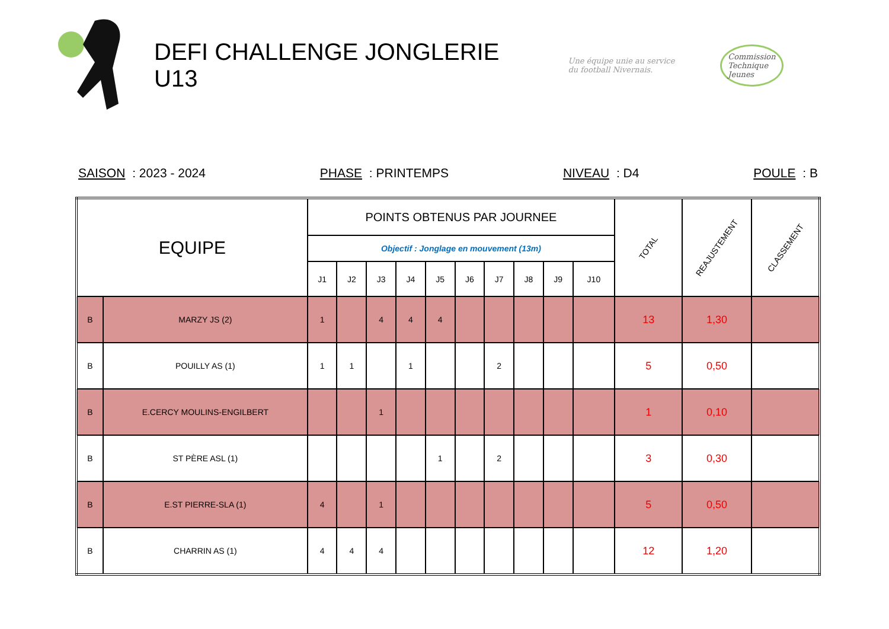DEFI CHALLENGE JONGLERIE U13
Une équipe unie au service
du football Nivernais.
Commission
Technique
Jeunes
SAISON : 2023 - 2024 PHASE : PRINTEMPS NIVEAU : D4 POULE : B
| EQUIPE | | POINTS OBTENUS PAR JOURNEE | | | | | | | | | | TOTAL | REAJUSTEMENT | CLASSEMENT |
| --- | --- | --- | --- | --- | --- | --- | --- | --- | --- | --- | --- | --- | --- | --- |
| | | Objectif : Jonglage en mouvement (13m) | | | | | | | | | | | | |
| | | J1 | J2 | J3 | J4 | J5 | J6 | J7 | J8 | J9 | J10 | | | |
| B | MARZY JS (2) | 1 | | 4 | 4 | 4 | | | | | | 13 | 1,30 | |
| B | POUILLY AS (1) | 1 | 1 | | 1 | | | 2 | | | | 5 | 0,50 | |
| B | E.CERCY MOULINS-ENGILBERT | | | 1 | | | | | | | | 1 | 0,10 | |
| B | ST PÈRE ASL (1) | | | | | 1 | | 2 | | | | 3 | 0,30 | |
| B | E.ST PIERRE-SLA (1) | 4 | | 1 | | | | | | | | 5 | 0,50 | |
| B | CHARRIN AS (1) | 4 | 4 | 4 | | | | | | | | 12 | 1,20 | |